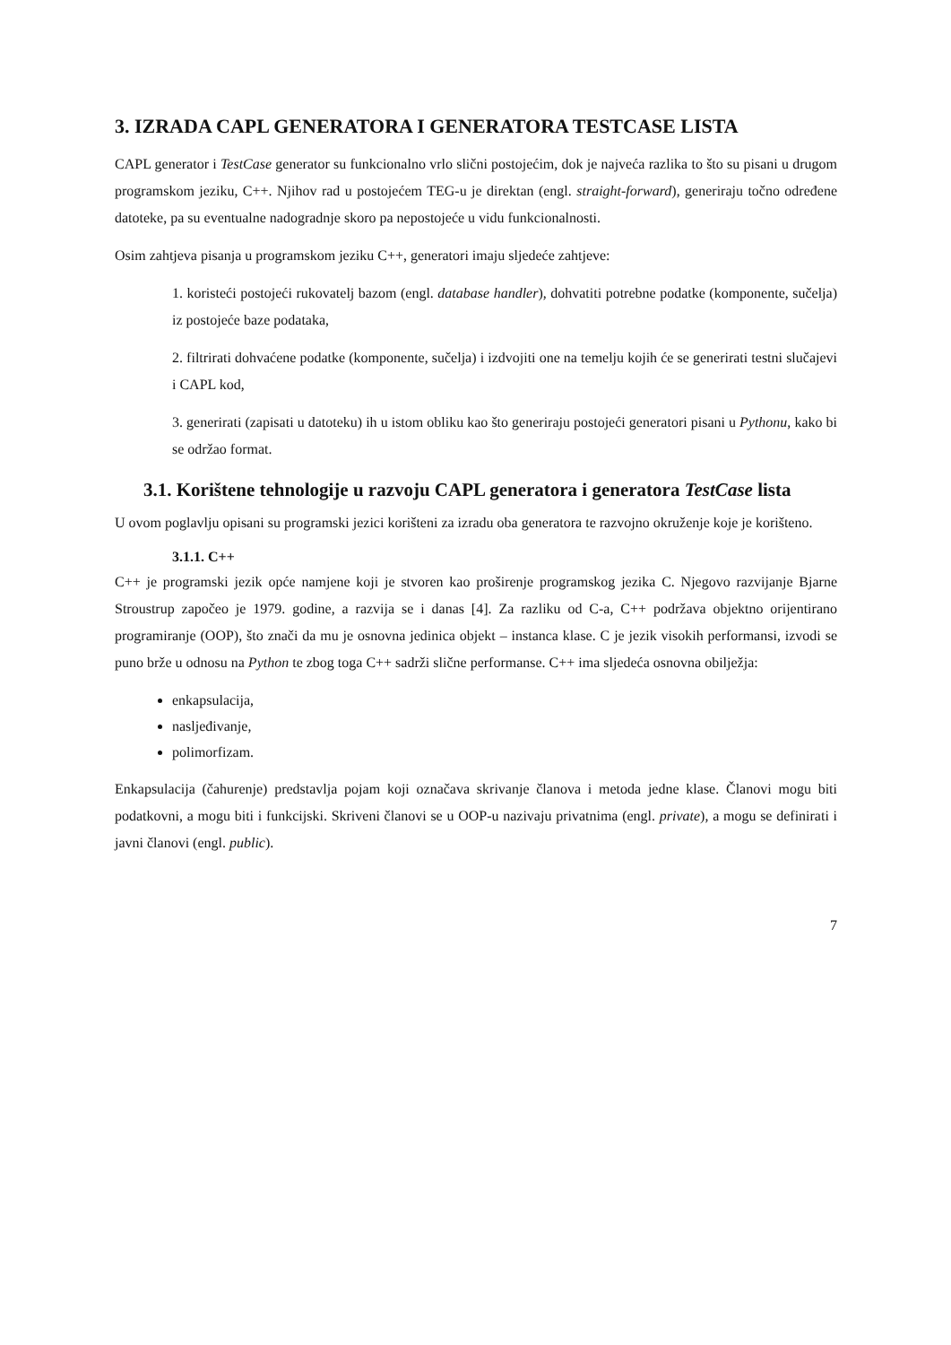3. IZRADA CAPL GENERATORA I GENERATORA TESTCASE LISTA
CAPL generator i TestCase generator su funkcionalno vrlo slični postojećim, dok je najveća razlika to što su pisani u drugom programskom jeziku, C++. Njihov rad u postojećem TEG-u je direktan (engl. straight-forward), generiraju točno određene datoteke, pa su eventualne nadogradnje skoro pa nepostojeće u vidu funkcionalnosti.
Osim zahtjeva pisanja u programskom jeziku C++, generatori imaju sljedeće zahtjeve:
1. koristeći postojeći rukovatelj bazom (engl. database handler), dohvatiti potrebne podatke (komponente, sučelja) iz postojeće baze podataka,
2. filtrirati dohvaćene podatke (komponente, sučelja) i izdvojiti one na temelju kojih će se generirati testni slučajevi i CAPL kod,
3. generirati (zapisati u datoteku) ih u istom obliku kao što generiraju postojeći generatori pisani u Pythonu, kako bi se održao format.
3.1. Korištene tehnologije u razvoju CAPL generatora i generatora TestCase lista
U ovom poglavlju opisani su programski jezici korišteni za izradu oba generatora te razvojno okruženje koje je korišteno.
3.1.1. C++
C++ je programski jezik opće namjene koji je stvoren kao proširenje programskog jezika C. Njegovo razvijanje Bjarne Stroustrup započeo je 1979. godine, a razvija se i danas [4]. Za razliku od C-a, C++ podržava objektno orijentirano programiranje (OOP), što znači da mu je osnovna jedinica objekt – instanca klase. C je jezik visokih performansi, izvodi se puno brže u odnosu na Python te zbog toga C++ sadrži slične performanse. C++ ima sljedeća osnovna obilježja:
enkapsulacija,
nasljeđivanje,
polimorfizam.
Enkapsulacija (čahurenje) predstavlja pojam koji označava skrivanje članova i metoda jedne klase. Članovi mogu biti podatkovni, a mogu biti i funkcijski. Skriveni članovi se u OOP-u nazivaju privatnima (engl. private), a mogu se definirati i javni članovi (engl. public).
7